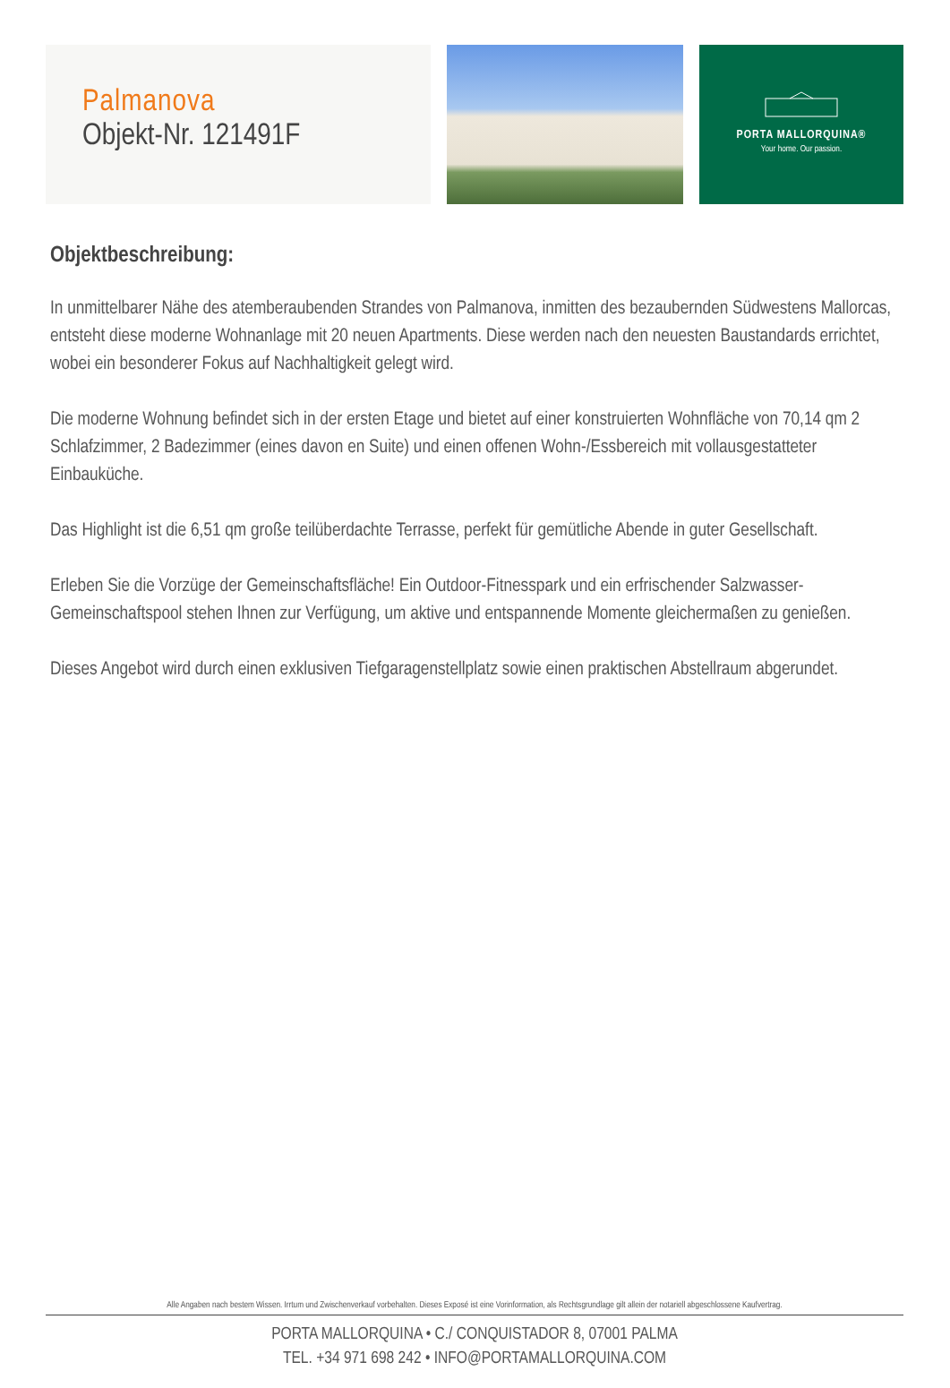Palmanova
Objekt-Nr. 121491F
PORTA MALLORQUINA®
Your home. Our passion.
Objektbeschreibung:
In unmittelbarer Nähe des atemberaubenden Strandes von Palmanova, inmitten des bezaubernden Südwestens Mallorcas, entsteht diese moderne Wohnanlage mit 20 neuen Apartments. Diese werden nach den neuesten Baustandards errichtet, wobei ein besonderer Fokus auf Nachhaltigkeit gelegt wird.
Die moderne Wohnung befindet sich in der ersten Etage und bietet auf einer konstruierten Wohnfläche von 70,14 qm 2 Schlafzimmer, 2 Badezimmer (eines davon en Suite) und einen offenen Wohn-/Essbereich mit vollausgestatteter Einbauküche.
Das Highlight ist die 6,51 qm große teilüberdachte Terrasse, perfekt für gemütliche Abende in guter Gesellschaft.
Erleben Sie die Vorzüge der Gemeinschaftsfläche! Ein Outdoor-Fitnesspark und ein erfrischender Salzwasser-Gemeinschaftspool stehen Ihnen zur Verfügung, um aktive und entspannende Momente gleichermaßen zu genießen.
Dieses Angebot wird durch einen exklusiven Tiefgaragenstellplatz sowie einen praktischen Abstellraum abgerundet.
Alle Angaben nach bestem Wissen. Irrtum und Zwischenverkauf vorbehalten. Dieses Exposé ist eine Vorinformation, als Rechtsgrundlage gilt allein der notariell abgeschlossene Kaufvertrag.
PORTA MALLORQUINA • C./ CONQUISTADOR 8, 07001 PALMA
TEL. +34 971 698 242 • INFO@PORTAMALLORQUINA.COM